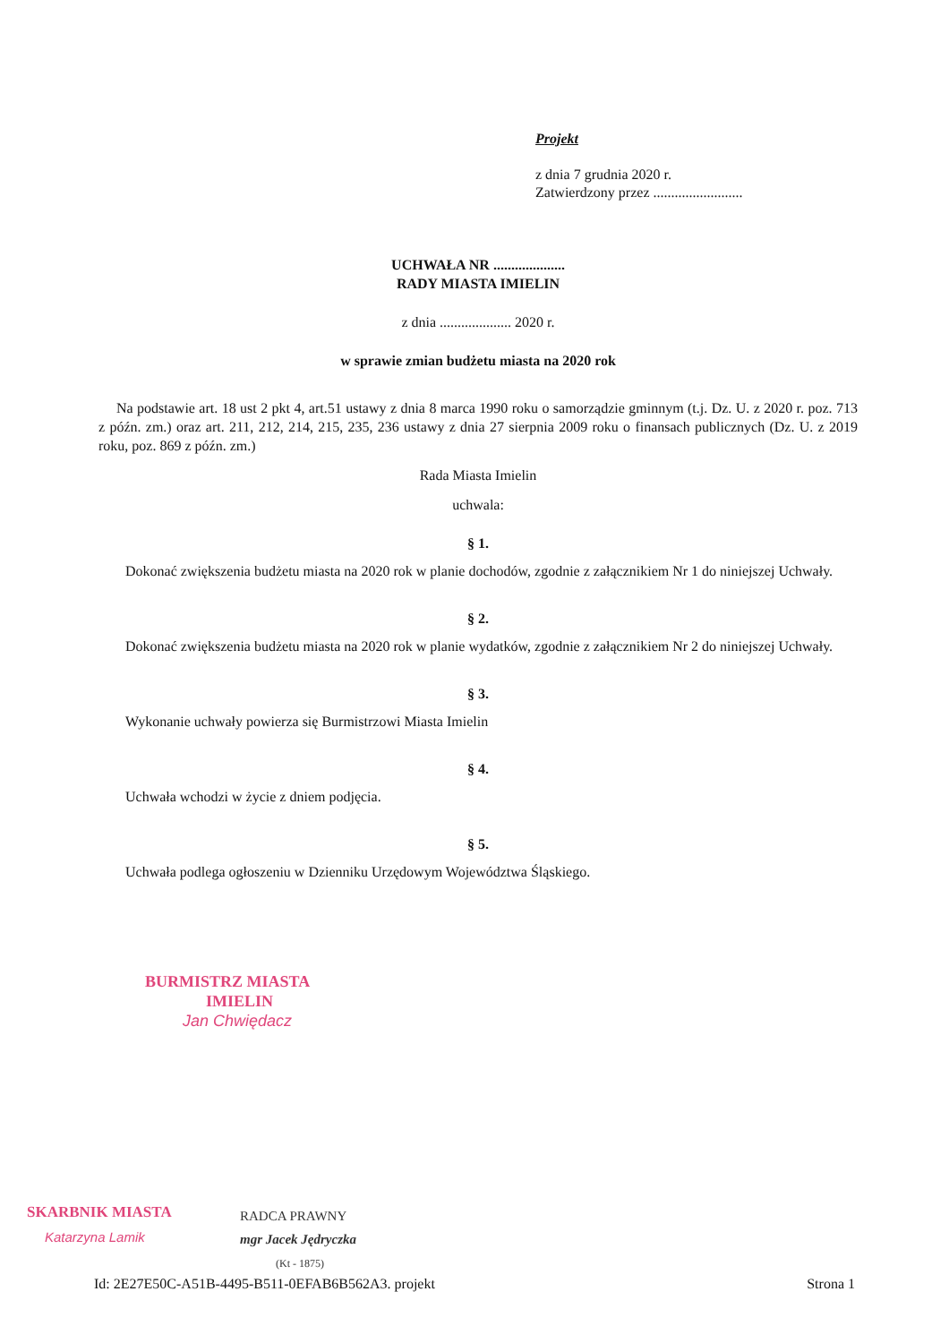Projekt
z dnia 7 grudnia 2020 r.
Zatwierdzony przez .........................
UCHWAŁA NR ....................
RADY MIASTA IMIELIN
z dnia .................... 2020 r.
w sprawie zmian budżetu miasta na 2020 rok
Na podstawie art. 18 ust 2 pkt 4, art.51 ustawy z dnia 8 marca 1990 roku o samorządzie gminnym (t.j. Dz. U. z 2020 r. poz. 713 z późn. zm.) oraz art. 211, 212, 214, 215, 235, 236 ustawy z dnia 27 sierpnia 2009 roku o finansach publicznych (Dz. U. z 2019 roku, poz. 869 z późn. zm.)
Rada Miasta Imielin
uchwala:
§ 1.
Dokonać zwiększenia budżetu miasta na 2020 rok w planie dochodów, zgodnie z załącznikiem Nr 1 do niniejszej Uchwały.
§ 2.
Dokonać zwiększenia budżetu miasta na 2020 rok w planie wydatków, zgodnie z załącznikiem Nr 2 do niniejszej Uchwały.
§ 3.
Wykonanie uchwały powierza się Burmistrzowi Miasta Imielin
§ 4.
Uchwała wchodzi w życie z dniem podjęcia.
§ 5.
Uchwała podlega ogłoszeniu w Dzienniku Urzędowym Województwa Śląskiego.
BURMISTRZ MIASTA
IMIELIN
Jan Chwiędacz
SKARBNIK MIASTA
Katarzyna Lamik
RADCA PRAWNY
mgr Jacek Jędryczka
(Kt - 1875)
Id: 2E27E50C-A51B-4495-B511-0EFAB6B562A3. projekt Strona 1